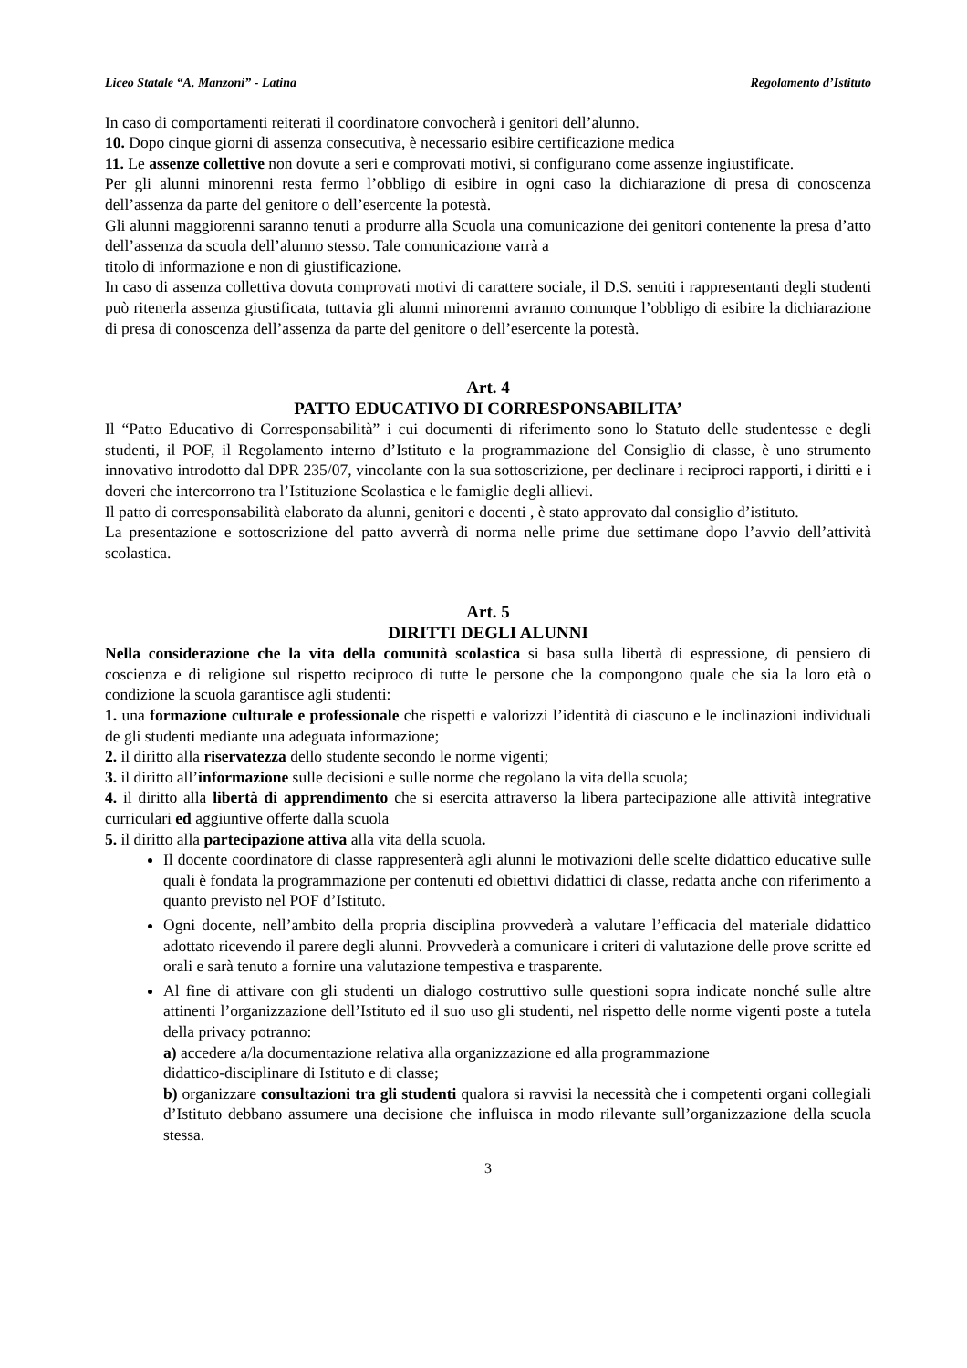Liceo Statale “A. Manzoni” - Latina Regolamento d’Istituto
In caso di comportamenti reiterati il coordinatore convocherà i genitori dell’alunno.
10. Dopo cinque giorni di assenza consecutiva, è necessario esibire certificazione medica
11. Le assenze collettive non dovute a seri e comprovati motivi, si configurano come assenze ingiustificate.
Per gli alunni minorenni resta fermo l’obbligo di esibire in ogni caso la dichiarazione di presa di conoscenza dell’assenza da parte del genitore o dell’esercente la potestà.
Gli alunni maggiorenni saranno tenuti a produrre alla Scuola una comunicazione dei genitori contenente la presa d’atto dell’assenza da scuola dell’alunno stesso. Tale comunicazione varrà a
titolo di informazione e non di giustificazione.
In caso di assenza collettiva dovuta comprovati motivi di carattere sociale, il D.S. sentiti i rappresentanti degli studenti può ritenerla assenza giustificata, tuttavia gli alunni minorenni avranno comunque l’obbligo di esibire la dichiarazione di presa di conoscenza dell’assenza da parte del genitore o dell’esercente la potestà.
Art. 4
PATTO EDUCATIVO DI CORRESPONSABILITA’
Il “Patto Educativo di Corresponsabilità” i cui documenti di riferimento sono lo Statuto delle studentesse e degli studenti, il POF, il Regolamento interno d’Istituto e la programmazione del Consiglio di classe, è uno strumento innovativo introdotto dal DPR 235/07, vincolante con la sua sottoscrizione, per declinare i reciproci rapporti, i diritti e i doveri che intercorrono tra l’Istituzione Scolastica e le famiglie degli allievi.
Il patto di corresponsabilità elaborato da alunni, genitori e docenti , è stato approvato dal consiglio d’istituto.
La presentazione e sottoscrizione del patto avverrà di norma nelle prime due settimane dopo l’avvio dell’attività scolastica.
Art. 5
DIRITTI DEGLI ALUNNI
Nella considerazione che la vita della comunità scolastica si basa sulla libertà di espressione, di pensiero di coscienza e di religione sul rispetto reciproco di tutte le persone che la compongono quale che sia la loro età o condizione la scuola garantisce agli studenti:
1. una formazione culturale e professionale che rispetti e valorizzi l’identità di ciascuno e le inclinazioni individuali de gli studenti mediante una adeguata informazione;
2. il diritto alla riservatezza dello studente secondo le norme vigenti;
3. il diritto all’informazione sulle decisioni e sulle norme che regolano la vita della scuola;
4. il diritto alla libertà di apprendimento che si esercita attraverso la libera partecipazione alle attività integrative curriculari ed aggiuntive offerte dalla scuola
5. il diritto alla partecipazione attiva alla vita della scuola.
Il docente coordinatore di classe rappresenterà agli alunni le motivazioni delle scelte didattico educative sulle quali è fondata la programmazione per contenuti ed obiettivi didattici di classe, redatta anche con riferimento a quanto previsto nel POF d’Istituto.
Ogni docente, nell’ambito della propria disciplina provvederà a valutare l’efficacia del materiale didattico adottato ricevendo il parere degli alunni. Provvederà a comunicare i criteri di valutazione delle prove scritte ed orali e sarà tenuto a fornire una valutazione tempestiva e trasparente.
Al fine di attivare con gli studenti un dialogo costruttivo sulle questioni sopra indicate nonché sulle altre attinenti l’organizzazione dell’Istituto ed il suo uso gli studenti, nel rispetto delle norme vigenti poste a tutela della privacy potranno:
a) accedere a/la documentazione relativa alla organizzazione ed alla programmazione
didattico-disciplinare di Istituto e di classe;
b) organizzare consultazioni tra gli studenti qualora si ravvisi la necessità che i competenti organi collegiali d’Istituto debbano assumere una decisione che influisca in modo rilevante sull’organizzazione della scuola stessa.
3